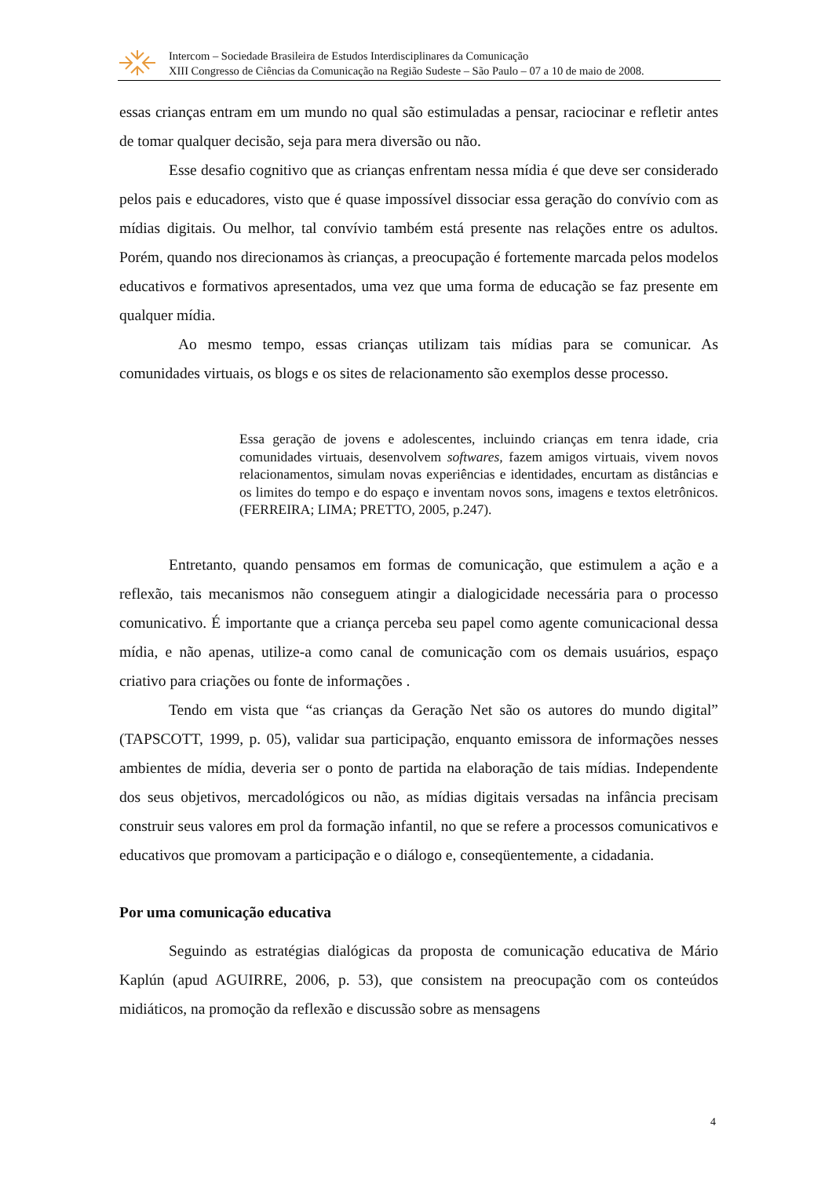Intercom – Sociedade Brasileira de Estudos Interdisciplinares da Comunicação
XIII Congresso de Ciências da Comunicação na Região Sudeste – São Paulo – 07 a 10 de maio de 2008.
essas crianças entram em um mundo no qual são estimuladas a pensar, raciocinar e refletir antes de tomar qualquer decisão, seja para mera diversão ou não.
Esse desafio cognitivo que as crianças enfrentam nessa mídia é que deve ser considerado pelos pais e educadores, visto que é quase impossível dissociar essa geração do convívio com as mídias digitais. Ou melhor, tal convívio também está presente nas relações entre os adultos. Porém, quando nos direcionamos às crianças, a preocupação é fortemente marcada pelos modelos educativos e formativos apresentados, uma vez que uma forma de educação se faz presente em qualquer mídia.
Ao mesmo tempo, essas crianças utilizam tais mídias para se comunicar. As comunidades virtuais, os blogs e os sites de relacionamento são exemplos desse processo.
Essa geração de jovens e adolescentes, incluindo crianças em tenra idade, cria comunidades virtuais, desenvolvem softwares, fazem amigos virtuais, vivem novos relacionamentos, simulam novas experiências e identidades, encurtam as distâncias e os limites do tempo e do espaço e inventam novos sons, imagens e textos eletrônicos. (FERREIRA; LIMA; PRETTO, 2005, p.247).
Entretanto, quando pensamos em formas de comunicação, que estimulem a ação e a reflexão, tais mecanismos não conseguem atingir a dialogicidade necessária para o processo comunicativo. É importante que a criança perceba seu papel como agente comunicacional dessa mídia, e não apenas, utilize-a como canal de comunicação com os demais usuários, espaço criativo para criações ou fonte de informações .
Tendo em vista que “as crianças da Geração Net são os autores do mundo digital” (TAPSCOTT, 1999, p. 05), validar sua participação, enquanto emissora de informações nesses ambientes de mídia, deveria ser o ponto de partida na elaboração de tais mídias. Independente dos seus objetivos, mercadológicos ou não, as mídias digitais versadas na infância precisam construir seus valores em prol da formação infantil, no que se refere a processos comunicativos e educativos que promovam a participação e o diálogo e, conseqüentemente, a cidadania.
Por uma comunicação educativa
Seguindo as estratégias dialógicas da proposta de comunicação educativa de Mário Kaplún (apud AGUIRRE, 2006, p. 53), que consistem na preocupação com os conteúdos midiáticos, na promoção da reflexão e discussão sobre as mensagens
4